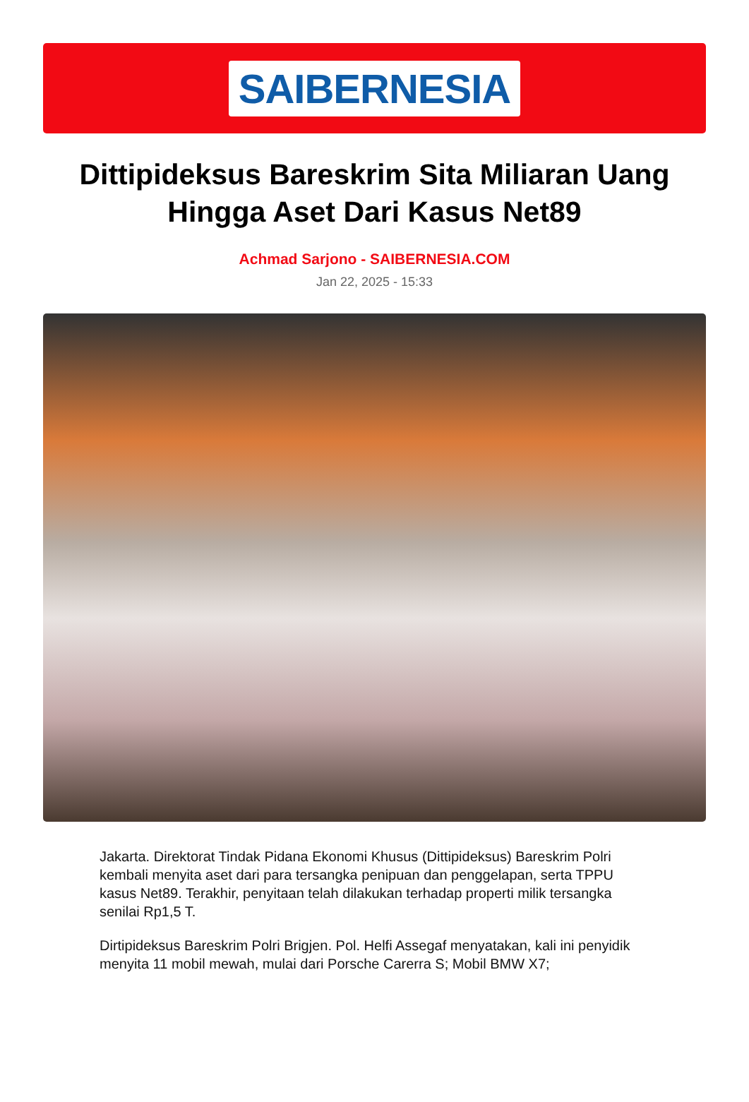SAIBERNESIA
Dittipideksus Bareskrim Sita Miliaran Uang Hingga Aset Dari Kasus Net89
Achmad Sarjono - SAIBERNESIA.COM
Jan 22, 2025 - 15:33
Jakarta. Direktorat Tindak Pidana Ekonomi Khusus (Dittipideksus) Bareskrim Polri kembali menyita aset dari para tersangka penipuan dan penggelapan, serta TPPU kasus Net89. Terakhir, penyitaan telah dilakukan terhadap properti milik tersangka senilai Rp1,5 T.
Dirtipideksus Bareskrim Polri Brigjen. Pol. Helfi Assegaf menyatakan, kali ini penyidik menyita 11 mobil mewah, mulai dari Porsche Carerra S; Mobil BMW X7;